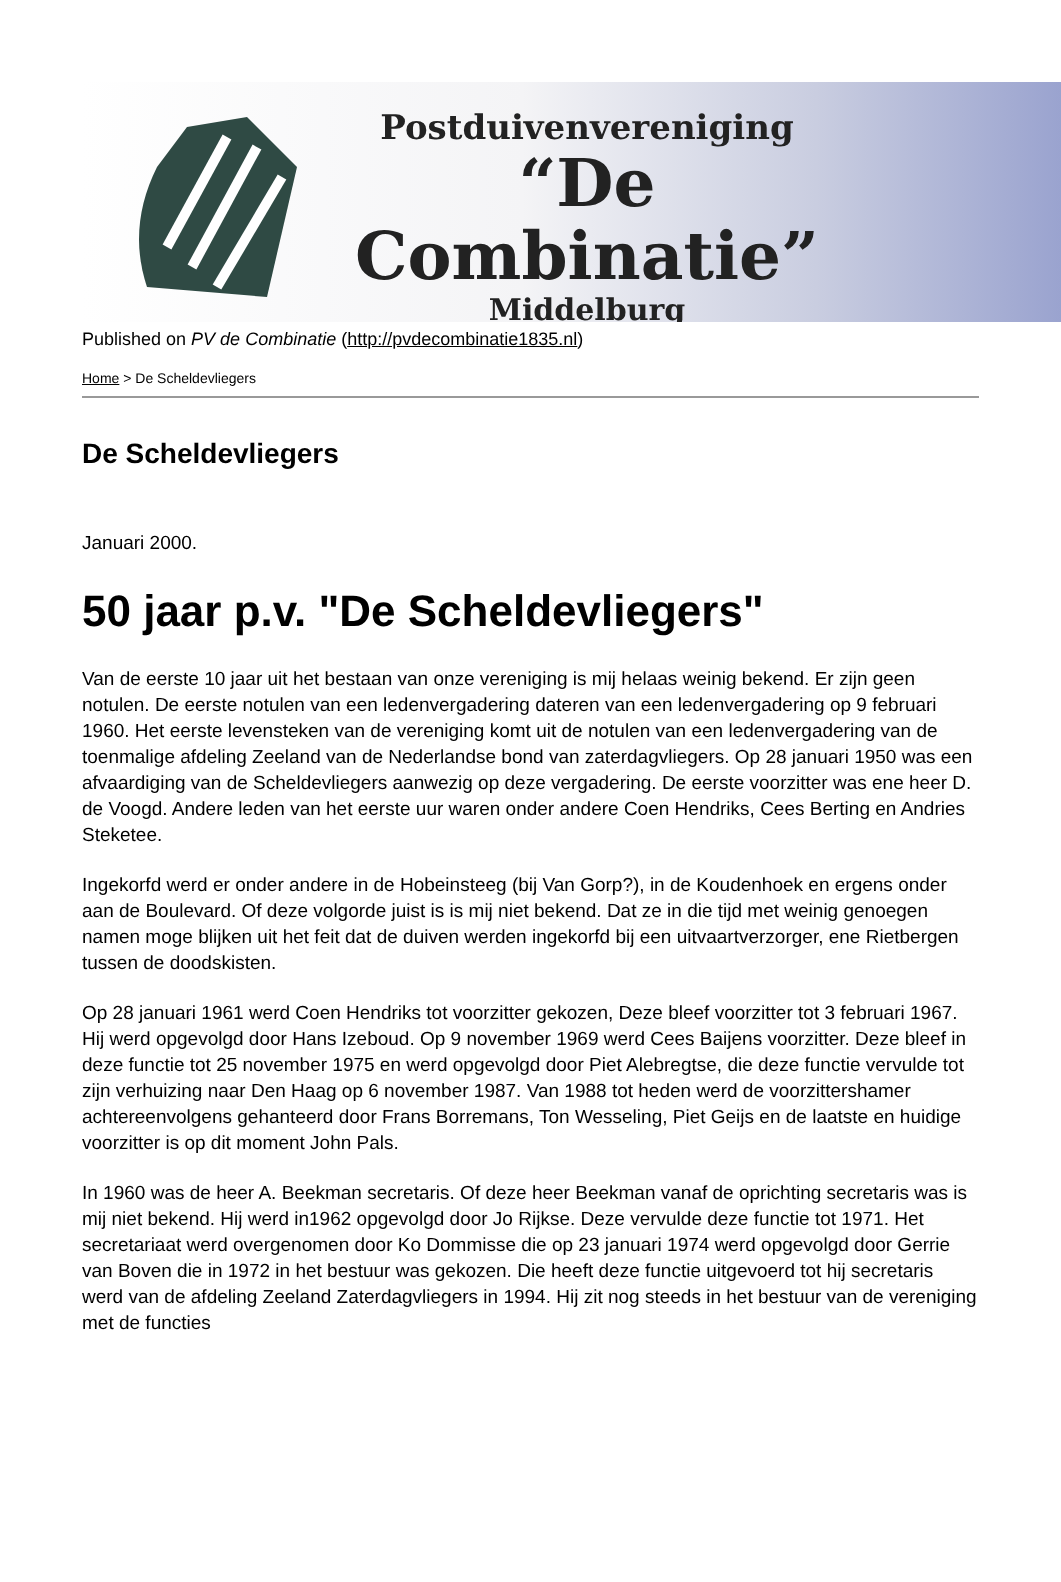Postduivenvereniging
“De Combinatie”
Middelburg
Published on PV de Combinatie (http://pvdecombinatie1835.nl)
Home > De Scheldevliegers
De Scheldevliegers
Januari 2000.
50 jaar p.v. "De Scheldevliegers"
Van de eerste 10 jaar uit het bestaan van onze vereniging is mij helaas weinig bekend. Er zijn geen notulen. De eerste notulen van een ledenvergadering dateren van een ledenvergadering op 9 februari 1960. Het eerste levensteken van de vereniging komt uit de notulen van een ledenvergadering van de toenmalige afdeling Zeeland van de Nederlandse bond van zaterdagvliegers. Op 28 januari 1950 was een afvaardiging van de Scheldevliegers aanwezig op deze vergadering. De eerste voorzitter was ene heer D. de Voogd. Andere leden van het eerste uur waren onder andere Coen Hendriks, Cees Berting en Andries Steketee.
Ingekorfd werd er onder andere in de Hobeinsteeg (bij Van Gorp?), in de Koudenhoek en ergens onder aan de Boulevard. Of deze volgorde juist is is mij niet bekend. Dat ze in die tijd met weinig genoegen namen moge blijken uit het feit dat de duiven werden ingekorfd bij een uitvaartverzorger, ene Rietbergen tussen de doodskisten.
Op 28 januari 1961 werd Coen Hendriks tot voorzitter gekozen, Deze bleef voorzitter tot 3 februari 1967. Hij werd opgevolgd door Hans Izeboud. Op 9 november 1969 werd Cees Baijens voorzitter. Deze bleef in deze functie tot 25 november 1975 en werd opgevolgd door Piet Alebregtse, die deze functie vervulde tot zijn verhuizing naar Den Haag op 6 november 1987. Van 1988 tot heden werd de voorzittershamer achtereenvolgens gehanteerd door Frans Borremans, Ton Wesseling, Piet Geijs en de laatste en huidige voorzitter is op dit moment John Pals.
In 1960 was de heer A. Beekman secretaris. Of deze heer Beekman vanaf de oprichting secretaris was is mij niet bekend. Hij werd in1962 opgevolgd door Jo Rijkse. Deze vervulde deze functie tot 1971. Het secretariaat werd overgenomen door Ko Dommisse die op 23 januari 1974 werd opgevolgd door Gerrie van Boven die in 1972 in het bestuur was gekozen. Die heeft deze functie uitgevoerd tot hij secretaris werd van de afdeling Zeeland Zaterdagvliegers in 1994. Hij zit nog steeds in het bestuur van de vereniging met de functies